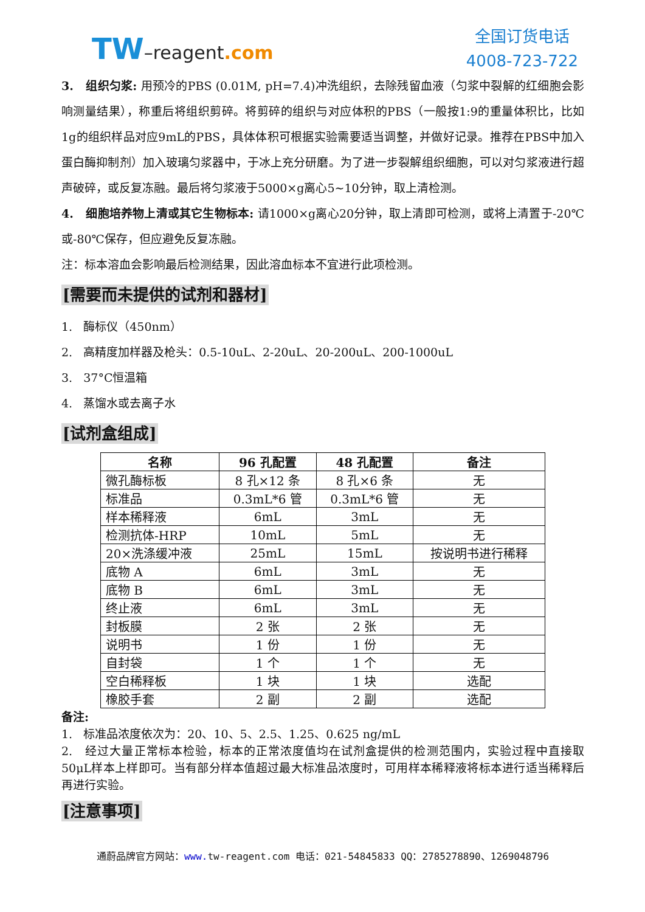TW–reagent.com
全国订货电话
4008-723-722
3. 组织匀浆: 用预冷的PBS (0.01M, pH=7.4)冲洗组织，去除残留血液（匀浆中裂解的红细胞会影响测量结果），称重后将组织剪碎。将剪碎的组织与对应体积的PBS（一般按1:9的重量体积比，比如1g的组织样品对应9mL的PBS，具体体积可根据实验需要适当调整，并做好记录。推荐在PBS中加入蛋白酶抑制剂）加入玻璃匀浆器中，于冰上充分研磨。为了进一步裂解组织细胞，可以对匀浆液进行超声破碎，或反复冻融。最后将匀浆液于5000×g离心5~10分钟，取上清检测。
4. 细胞培养物上清或其它生物标本: 请1000×g离心20分钟，取上清即可检测，或将上清置于-20℃或-80℃保存，但应避免反复冻融。
注：标本溶血会影响最后检测结果，因此溶血标本不宜进行此项检测。
[需要而未提供的试剂和器材]
1. 酶标仪（450nm）
2. 高精度加样器及枪头：0.5-10uL、2-20uL、20-200uL、200-1000uL
3. 37°C恒温箱
4. 蒸馏水或去离子水
[试剂盒组成]
| 名称 | 96 孔配置 | 48 孔配置 | 备注 |
| --- | --- | --- | --- |
| 微孔酶标板 | 8 孔×12 条 | 8 孔×6 条 | 无 |
| 标准品 | 0.3mL*6 管 | 0.3mL*6 管 | 无 |
| 样本稀释液 | 6mL | 3mL | 无 |
| 检测抗体-HRP | 10mL | 5mL | 无 |
| 20×洗涤缓冲液 | 25mL | 15mL | 按说明书进行稀释 |
| 底物 A | 6mL | 3mL | 无 |
| 底物 B | 6mL | 3mL | 无 |
| 终止液 | 6mL | 3mL | 无 |
| 封板膜 | 2 张 | 2 张 | 无 |
| 说明书 | 1 份 | 1 份 | 无 |
| 自封袋 | 1 个 | 1 个 | 无 |
| 空白稀释板 | 1 块 | 1 块 | 选配 |
| 橡胶手套 | 2 副 | 2 副 | 选配 |
备注:
1. 标准品浓度依次为：20、10、5、2.5、1.25、0.625 ng/mL
2. 经过大量正常标本检验，标本的正常浓度值均在试剂盒提供的检测范围内，实验过程中直接取50μL样本上样即可。当有部分样本值超过最大标准品浓度时，可用样本稀释液将标本进行适当稀释后再进行实验。
[注意事项]
通蔚品牌官方网站：www. tw-reagent.com 电话：021-54845833 QQ：2785278890、1269048796